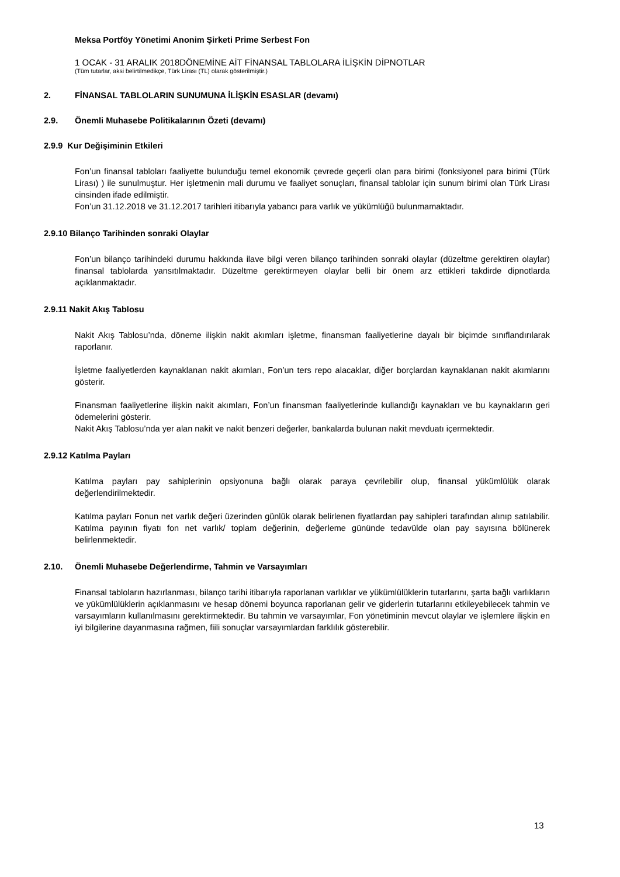Meksa Portföy Yönetimi Anonim Şirketi Prime Serbest Fon
1 OCAK - 31 ARALIK 2018DÖNEMİNE AİT FİNANSAL TABLOLARA İLİŞKİN DİPNOTLAR
(Tüm tutarlar, aksi belirtilmedikçe, Türk Lirası (TL) olarak gösterilmiştir.)
2. FİNANSAL TABLOLARIN SUNUMUNA İLİŞKİN ESASLAR (devamı)
2.9. Önemli Muhasebe Politikalarının Özeti (devamı)
2.9.9 Kur Değişiminin Etkileri
Fon’un finansal tabloları faaliyette bulunduğu temel ekonomik çevrede geçerli olan para birimi (fonksiyonel para birimi (Türk Lirası) ) ile sunulmuştur. Her işletmenin mali durumu ve faaliyet sonuçları, finansal tablolar için sunum birimi olan Türk Lirası cinsinden ifade edilmiştir.
Fon’un 31.12.2018 ve 31.12.2017 tarihleri itibarıyla yabancı para varlık ve yükümlüğü bulunmamaktadır.
2.9.10 Bilanço Tarihinden sonraki Olaylar
Fon’un bilanço tarihindeki durumu hakkında ilave bilgi veren bilanço tarihinden sonraki olaylar (düzeltme gerektiren olaylar) finansal tablolarda yansıtılmaktadır. Düzeltme gerektirmeyen olaylar belli bir önem arz ettikleri takdirde dipnotlarda açıklanmaktadır.
2.9.11 Nakit Akış Tablosu
Nakit Akış Tablosu’nda, döneme ilişkin nakit akımları işletme, finansman faaliyetlerine dayalı bir biçimde sınıflandırılarak raporlanır.
İşletme faaliyetlerden kaynaklanan nakit akımları, Fon’un ters repo alacaklar, diğer borçlardan kaynaklanan nakit akımlarını gösterir.
Finansman faaliyetlerine ilişkin nakit akımları, Fon’un finansman faaliyetlerinde kullandığı kaynakları ve bu kaynakların geri ödemelerini gösterir.
Nakit Akış Tablosu’nda yer alan nakit ve nakit benzeri değerler, bankalarda bulunan nakit mevduatı içermektedir.
2.9.12 Katılma Payları
Katılma payları pay sahiplerinin opsiyonuna bağlı olarak paraya çevrilebilir olup, finansal yükümlülük olarak değerlendirilmektedir.
Katılma payları Fonun net varlık değeri üzerinden günlük olarak belirlenen fiyatlardan pay sahipleri tarafından alınıp satılabilir. Katılma payının fiyatı fon net varlık/ toplam değerinin, değerleme gününde tedavülde olan pay sayısına bölünerek belirlenmektedir.
2.10. Önemli Muhasebe Değerlendirme, Tahmin ve Varsayımları
Finansal tabloların hazırlanması, bilanço tarihi itibarıyla raporlanan varlıklar ve yükümlülüklerin tutarlarını, şarta bağlı varlıkların ve yükümlülüklerin açıklanmasını ve hesap dönemi boyunca raporlanan gelir ve giderlerin tutarlarını etkileyebilecek tahmin ve varsayımların kullanılmasını gerektirmektedir. Bu tahmin ve varsayımlar, Fon yönetiminin mevcut olaylar ve işlemlere ilişkin en iyi bilgilerine dayanmasına rağmen, fiili sonuçlar varsayımlardan farklılık gösterebilir.
13